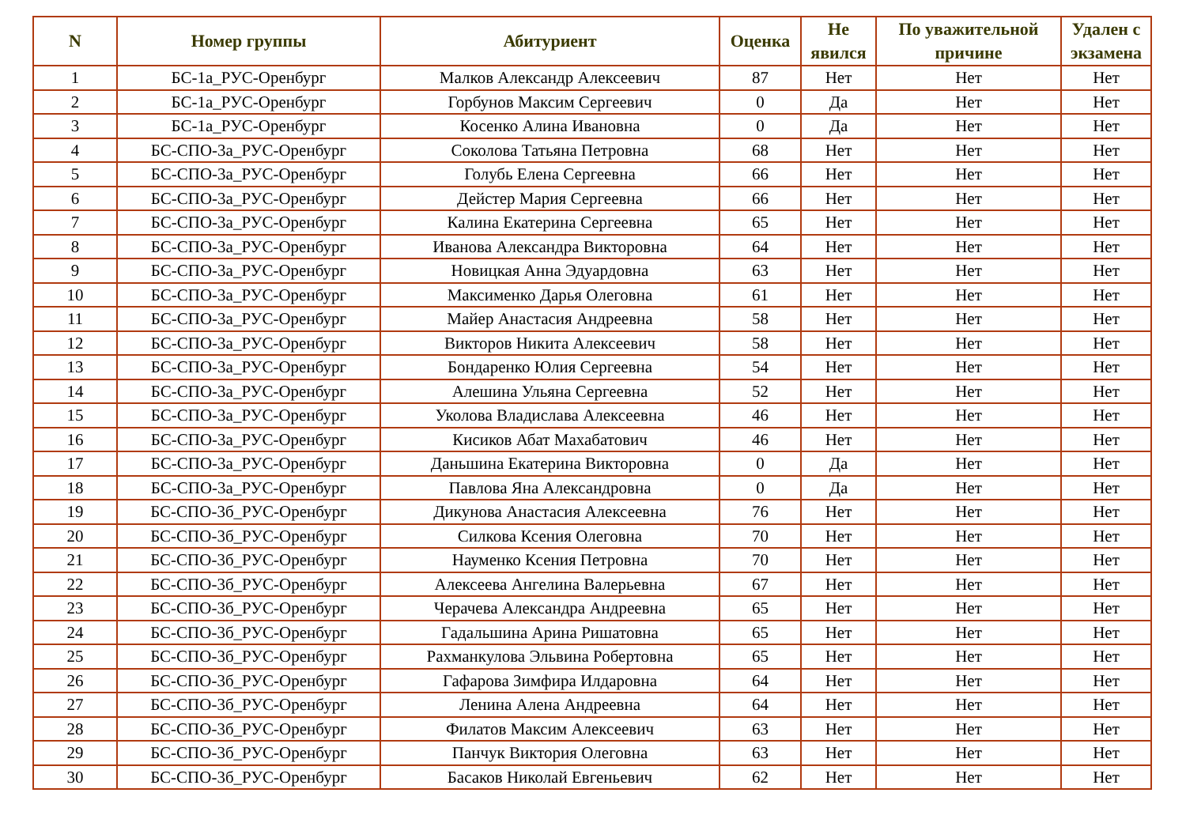| N | Номер группы | Абитуриент | Оценка | Не явился | По уважительной причине | Удален с экзамена |
| --- | --- | --- | --- | --- | --- | --- |
| 1 | БС-1а_РУС-Оренбург | Малков Александр Алексеевич | 87 | Нет | Нет | Нет |
| 2 | БС-1а_РУС-Оренбург | Горбунов Максим Сергеевич | 0 | Да | Нет | Нет |
| 3 | БС-1а_РУС-Оренбург | Косенко Алина Ивановна | 0 | Да | Нет | Нет |
| 4 | БС-СПО-3а_РУС-Оренбург | Соколова Татьяна Петровна | 68 | Нет | Нет | Нет |
| 5 | БС-СПО-3а_РУС-Оренбург | Голубь Елена Сергеевна | 66 | Нет | Нет | Нет |
| 6 | БС-СПО-3а_РУС-Оренбург | Дейстер Мария Сергеевна | 66 | Нет | Нет | Нет |
| 7 | БС-СПО-3а_РУС-Оренбург | Калина Екатерина Сергеевна | 65 | Нет | Нет | Нет |
| 8 | БС-СПО-3а_РУС-Оренбург | Иванова Александра Викторовна | 64 | Нет | Нет | Нет |
| 9 | БС-СПО-3а_РУС-Оренбург | Новицкая Анна Эдуардовна | 63 | Нет | Нет | Нет |
| 10 | БС-СПО-3а_РУС-Оренбург | Максименко Дарья Олеговна | 61 | Нет | Нет | Нет |
| 11 | БС-СПО-3а_РУС-Оренбург | Майер Анастасия Андреевна | 58 | Нет | Нет | Нет |
| 12 | БС-СПО-3а_РУС-Оренбург | Викторов Никита Алексеевич | 58 | Нет | Нет | Нет |
| 13 | БС-СПО-3а_РУС-Оренбург | Бондаренко Юлия Сергеевна | 54 | Нет | Нет | Нет |
| 14 | БС-СПО-3а_РУС-Оренбург | Алешина Ульяна Сергеевна | 52 | Нет | Нет | Нет |
| 15 | БС-СПО-3а_РУС-Оренбург | Уколова Владислава Алексеевна | 46 | Нет | Нет | Нет |
| 16 | БС-СПО-3а_РУС-Оренбург | Кисиков Абат Махабатович | 46 | Нет | Нет | Нет |
| 17 | БС-СПО-3а_РУС-Оренбург | Даньшина Екатерина Викторовна | 0 | Да | Нет | Нет |
| 18 | БС-СПО-3а_РУС-Оренбург | Павлова Яна Александровна | 0 | Да | Нет | Нет |
| 19 | БС-СПО-3б_РУС-Оренбург | Дикунова Анастасия Алексеевна | 76 | Нет | Нет | Нет |
| 20 | БС-СПО-3б_РУС-Оренбург | Силкова Ксения Олеговна | 70 | Нет | Нет | Нет |
| 21 | БС-СПО-3б_РУС-Оренбург | Науменко Ксения Петровна | 70 | Нет | Нет | Нет |
| 22 | БС-СПО-3б_РУС-Оренбург | Алексеева Ангелина Валерьевна | 67 | Нет | Нет | Нет |
| 23 | БС-СПО-3б_РУС-Оренбург | Черачева Александра Андреевна | 65 | Нет | Нет | Нет |
| 24 | БС-СПО-3б_РУС-Оренбург | Гадальшина Арина Ришатовна | 65 | Нет | Нет | Нет |
| 25 | БС-СПО-3б_РУС-Оренбург | Рахманкулова Эльвина Робертовна | 65 | Нет | Нет | Нет |
| 26 | БС-СПО-3б_РУС-Оренбург | Гафарова Зимфира Илдаровна | 64 | Нет | Нет | Нет |
| 27 | БС-СПО-3б_РУС-Оренбург | Ленина Алена Андреевна | 64 | Нет | Нет | Нет |
| 28 | БС-СПО-3б_РУС-Оренбург | Филатов Максим Алексеевич | 63 | Нет | Нет | Нет |
| 29 | БС-СПО-3б_РУС-Оренбург | Панчук Виктория Олеговна | 63 | Нет | Нет | Нет |
| 30 | БС-СПО-3б_РУС-Оренбург | Басаков Николай Евгеньевич | 62 | Нет | Нет | Нет |